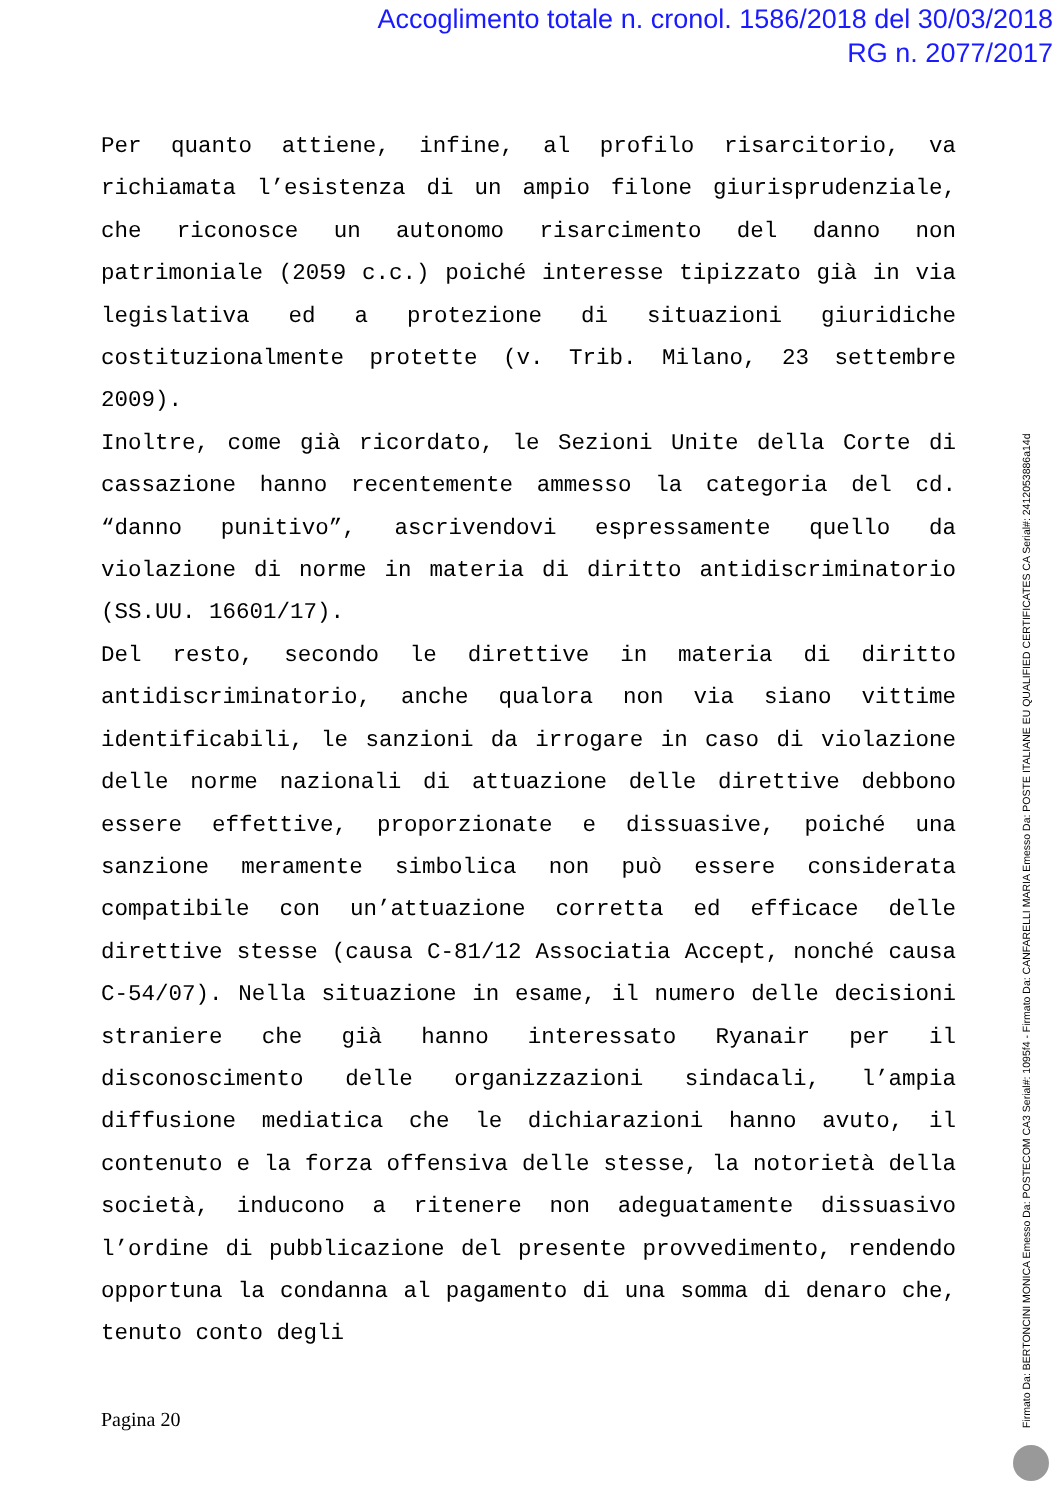Accoglimento totale n. cronol. 1586/2018 del 30/03/2018
RG n. 2077/2017
Per quanto attiene, infine, al profilo risarcitorio, va richiamata l’esistenza di un ampio filone giurisprudenziale, che riconosce un autonomo risarcimento del danno non patrimoniale (2059 c.c.) poiché interesse tipizzato già in via legislativa ed a protezione di situazioni giuridiche costituzionalmente protette (v. Trib. Milano, 23 settembre 2009).
Inoltre, come già ricordato, le Sezioni Unite della Corte di cassazione hanno recentemente ammesso la categoria del cd. “danno punitivo”, ascrivendovi espressamente quello da violazione di norme in materia di diritto antidiscriminatorio (SS.UU. 16601/17).
Del resto, secondo le direttive in materia di diritto antidiscriminatorio, anche qualora non via siano vittime identificabili, le sanzioni da irrogare in caso di violazione delle norme nazionali di attuazione delle direttive debbono essere effettive, proporzionate e dissuasive, poiché una sanzione meramente simbolica non può essere considerata compatibile con un’attuazione corretta ed efficace delle direttive stesse (causa C-81/12 Associatia Accept, nonché causa C-54/07). Nella situazione in esame, il numero delle decisioni straniere che già hanno interessato Ryanair per il disconoscimento delle organizzazioni sindacali, l’ampia diffusione mediatica che le dichiarazioni hanno avuto, il contenuto e la forza offensiva delle stesse, la notorietà della società, inducono a ritenere non adeguatamente dissuasivo l’ordine di pubblicazione del presente provvedimento, rendendo opportuna la condanna al pagamento di una somma di denaro che, tenuto conto degli
Pagina 20
Firmato Da: BERTONCINI MONICA Emesso Da: POSTECOM CA3 Serial#: 1095f4 - Firmato Da: CANFARELLI MARIA Emesso Da: POSTE ITALIANE EU QUALIFIED CERTIFICATES CA Serial#: 2412053886a14d